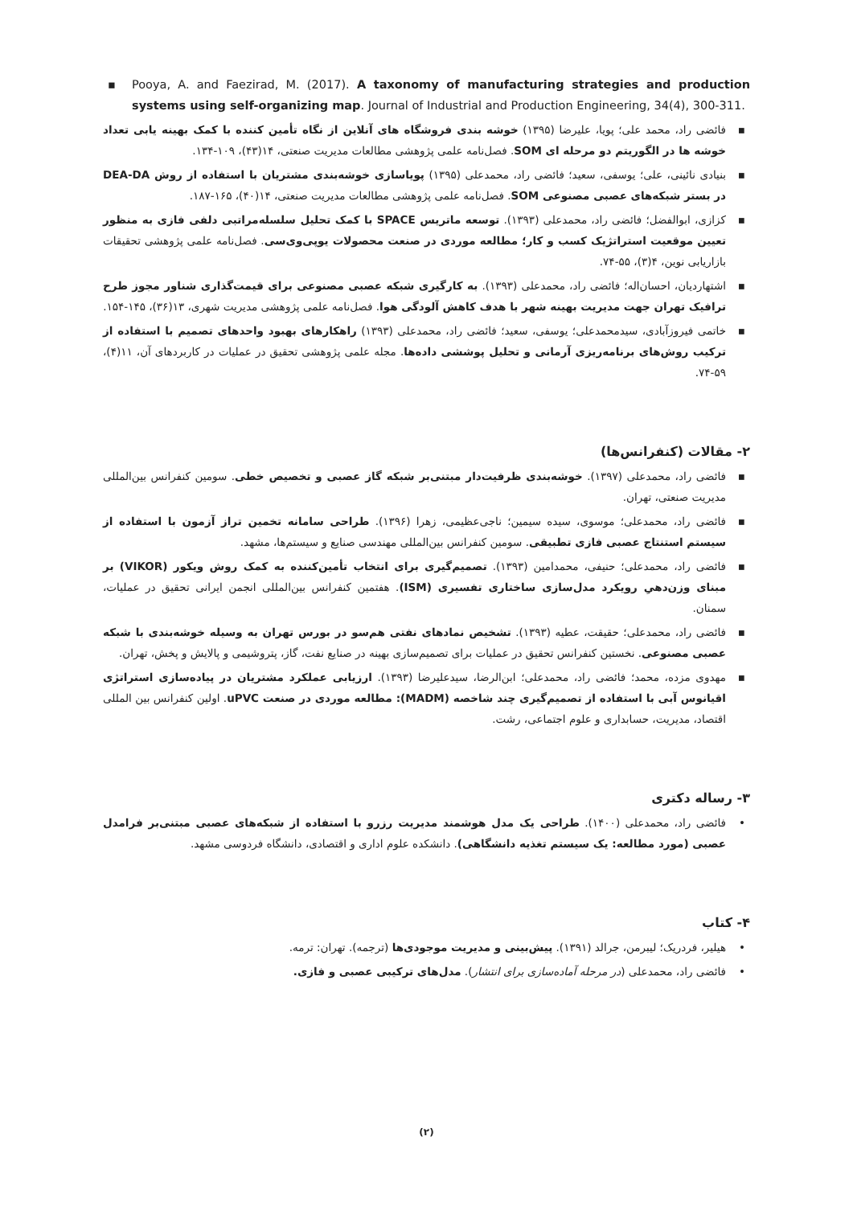▪ Pooya, A. and Faezirad, M. (2017). A taxonomy of manufacturing strategies and production systems using self-organizing map. Journal of Industrial and Production Engineering, 34(4), 300-311.
▪ فائضی راد، محمد علی؛ پویا، علیرضا (۱۳۹۵) خوشه بندی فروشگاه های آنلاین از نگاه تأمین کننده با کمک بهینه یابی تعداد خوشه ها در الگوریتم دو مرحله ای SOM. فصل‌نامه علمی پژوهشی مطالعات مدیریت صنعتی، ۱۴(۴۳)، ۱۰۹-۱۳۴.
▪ بنیادی نائینی، علی؛ یوسفی، سعید؛ فائضی راد، محمدعلی (۱۳۹۵) پویاسازی خوشه‌بندی مشتریان با استفاده از روش DEA-DA در بستر شبکه‌های عصبی مصنوعی SOM. فصل‌نامه علمی پژوهشی مطالعات مدیریت صنعتی، ۱۴(۴۰)، ۱۶۵-۱۸۷.
▪ کزازی، ابوالفضل؛ فائضی راد، محمدعلی (۱۳۹۳). توسعه ماتریس SPACE با کمک تحلیل سلسله‌مراتبی دلفی فازی به منظور تعیین موقعیت استراتژیک کسب و کار؛ مطالعه موردی در صنعت محصولات یوپی‌وی‌سی. فصل‌نامه علمی پژوهشی تحقیقات بازاریابی نوین، ۴(۳)، ۵۵-۷۴.
▪ اشتهاردیان، احسان‌اله؛ فائضی راد، محمدعلی (۱۳۹۳). به کارگیری شبکه عصبی مصنوعی برای قیمت‌گذاری شناور مجوز طرح ترافیک تهران جهت مدیریت بهینه شهر با هدف کاهش آلودگی هوا. فصل‌نامه علمی پژوهشی مدیریت شهری، ۱۳(۳۶)، ۱۴۵-۱۵۴.
▪ خاتمی فیروزآبادی، سیدمحمدعلی؛ یوسفی، سعید؛ فائضی راد، محمدعلی (۱۳۹۳) راهکارهای بهبود واحدهای تصمیم با استفاده از ترکیب روش‌های برنامه‌ریزی آرمانی و تحلیل پوششی داده‌ها. مجله علمی پژوهشی تحقیق در عملیات در کاربردهای آن، ۱۱(۴)، ۵۹-۷۴.
۲- مقالات (کنفرانس‌ها)
▪ فائضی راد، محمدعلی (۱۳۹۷). خوشه‌بندی ظرفیت‌دار مبتنی‌بر شبکه گاز عصبی و تخصیص خطی. سومین کنفرانس بین‌المللی مدیریت صنعتی، تهران.
▪ فائضی راد، محمدعلی؛ موسوی، سیده سیمین؛ ناجی‌عظیمی، زهرا (۱۳۹۶). طراحی سامانه تخمین تراز آزمون با استفاده از سیستم استنتاج عصبی فازی تطبیقی. سومین کنفرانس بین‌المللی مهندسی صنایع و سیستم‌ها، مشهد.
▪ فائضی راد، محمدعلی؛ حنیفی، محمدامین (۱۳۹۳). تصمیم‌گیری برای انتخاب تأمین‌کننده به کمک روش ویکور (VIKOR) بر مبنای وزن‌دهیِ رویکرد مدل‌سازی ساختاری تفسیری (ISM). هفتمین کنفرانس بین‌المللی انجمن ایرانی تحقیق در عملیات، سمنان.
▪ فائضی راد، محمدعلی؛ حقیقت، عطیه (۱۳۹۳). تشخیص نمادهای نفتی هم‌سو در بورس تهران به وسیله خوشه‌بندی با شبکه عصبی مصنوعی. نخستین کنفرانس تحقیق در عملیات برای تصمیم‌سازی بهینه در صنایع نفت، گاز، پتروشیمی و پالایش و پخش، تهران.
▪ مهدوی مزده، محمد؛ فائضی راد، محمدعلی؛ ابن‌الرضا، سیدعلیرضا (۱۳۹۳). ارزیابی عملکرد مشتریان در پیاده‌سازی استراتژی اقیانوس آبی با استفاده از تصمیم‌گیری چند شاخصه (MADM): مطالعه موردی در صنعت uPVC. اولین کنفرانس بین المللی اقتصاد، مدیریت، حسابداری و علوم اجتماعی، رشت.
۳- رساله دکتری
• فائضی راد، محمدعلی (۱۴۰۰). طراحی یک مدل هوشمند مدیریت رزرو با استفاده از شبکه‌های عصبی مبتنی‌بر فرامدل عصبی (مورد مطالعه: یک سیستم تغذیه دانشگاهی). دانشکده علوم اداری و اقتصادی، دانشگاه فردوسی مشهد.
۴- کتاب
• هیلیر، فردریک؛ لیبرمن، جرالد (۱۳۹۱). پیش‌بینی و مدیریت موجودی‌ها (ترجمه). تهران: ترمه.
• فائضی راد، محمدعلی (در مرحله آماده‌سازی برای انتشار). مدل‌های ترکیبی عصبی و فازی.
(۲)